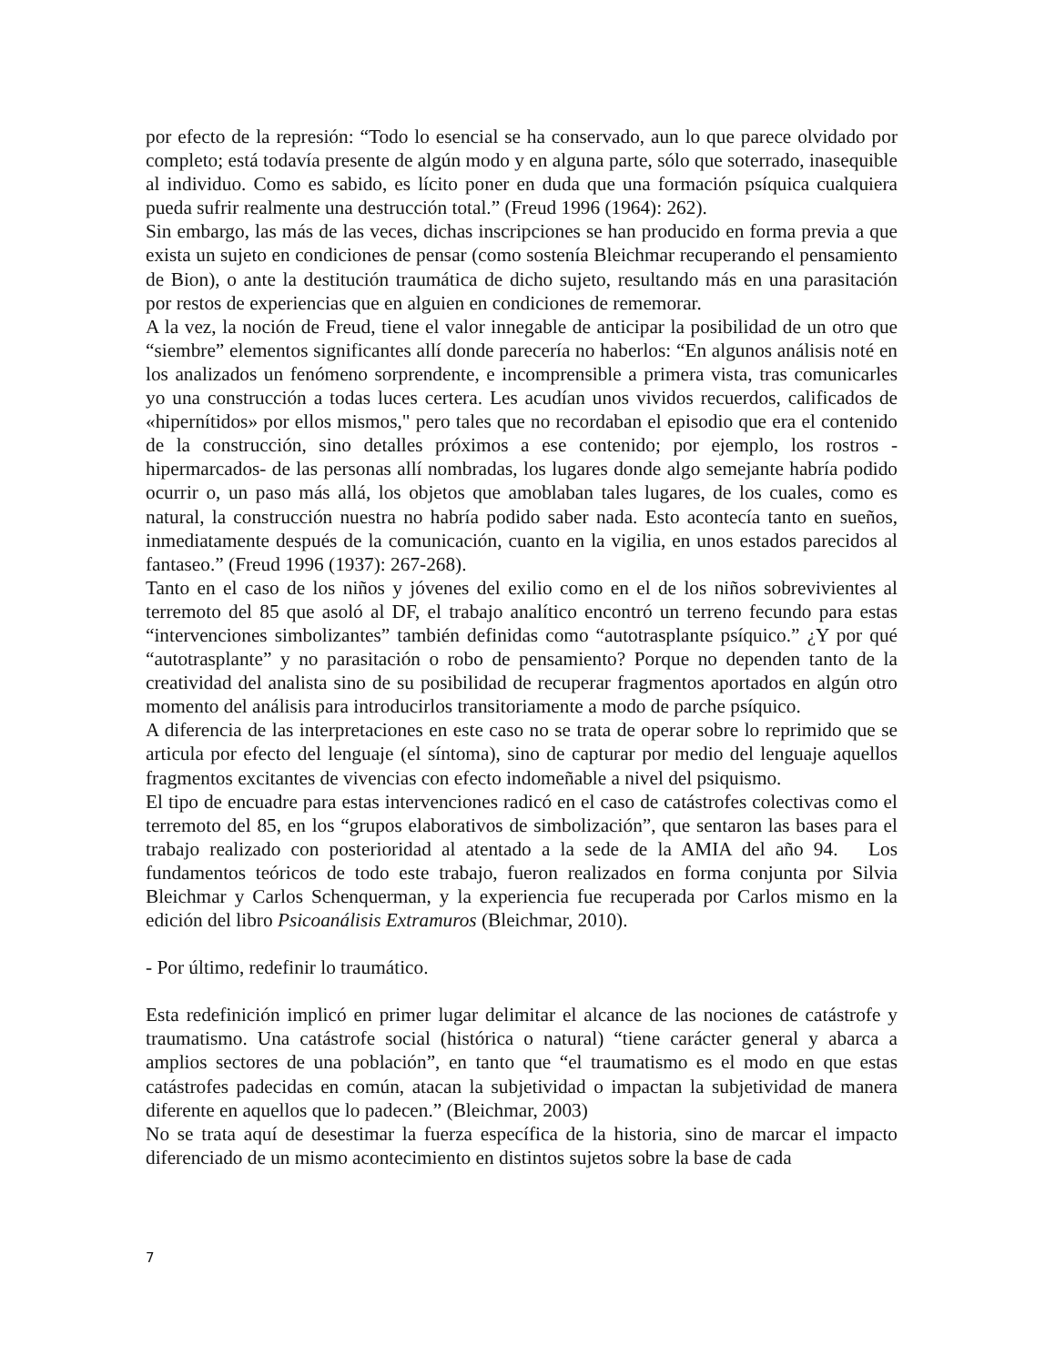por efecto de la represión: “Todo lo esencial se ha conservado, aun lo que parece olvidado por completo; está todavía presente de algún modo y en alguna parte, sólo que soterrado, inasequible al individuo. Como es sabido, es lícito poner en duda que una formación psíquica cualquiera pueda sufrir realmente una destrucción total.” (Freud 1996 (1964): 262).
Sin embargo, las más de las veces, dichas inscripciones se han producido en forma previa a que exista un sujeto en condiciones de pensar (como sostenía Bleichmar recuperando el pensamiento de Bion), o ante la destitución traumática de dicho sujeto, resultando más en una parasitación por restos de experiencias que en alguien en condiciones de rememorar.
A la vez, la noción de Freud, tiene el valor innegable de anticipar la posibilidad de un otro que “siembre” elementos significantes allí donde parecería no haberlos: “En algunos análisis noté en los analizados un fenómeno sorprendente, e incomprensible a primera vista, tras comunicarles yo una construcción a todas luces certera. Les acudían unos vividos recuerdos, calificados de «hipernítidos» por ellos mismos," pero tales que no recordaban el episodio que era el contenido de la construcción, sino detalles próximos a ese contenido; por ejemplo, los rostros -hipermarcados- de las personas allí nombradas, los lugares donde algo semejante habría podido ocurrir o, un paso más allá, los objetos que amoblaban tales lugares, de los cuales, como es natural, la construcción nuestra no habría podido saber nada. Esto acontecía tanto en sueños, inmediatamente después de la comunicación, cuanto en la vigilia, en unos estados parecidos al fantaseo.” (Freud 1996 (1937): 267-268).
Tanto en el caso de los niños y jóvenes del exilio como en el de los niños sobrevivientes al terremoto del 85 que asoló al DF, el trabajo analítico encontró un terreno fecundo para estas “intervenciones simbolizantes” también definidas como “autotrasplante psíquico.” ¿Y por qué “autotrasplante” y no parasitación o robo de pensamiento? Porque no dependen tanto de la creatividad del analista sino de su posibilidad de recuperar fragmentos aportados en algún otro momento del análisis para introducirlos transitoriamente a modo de parche psíquico.
A diferencia de las interpretaciones en este caso no se trata de operar sobre lo reprimido que se articula por efecto del lenguaje (el síntoma), sino de capturar por medio del lenguaje aquellos fragmentos excitantes de vivencias con efecto indomeñable a nivel del psiquismo.
El tipo de encuadre para estas intervenciones radicó en el caso de catástrofes colectivas como el terremoto del 85, en los “grupos elaborativos de simbolización”, que sentaron las bases para el trabajo realizado con posterioridad al atentado a la sede de la AMIA del año 94. Los fundamentos teóricos de todo este trabajo, fueron realizados en forma conjunta por Silvia Bleichmar y Carlos Schenquerman, y la experiencia fue recuperada por Carlos mismo en la edición del libro Psicoanálisis Extramuros (Bleichmar, 2010).
- Por último, redefinir lo traumático.
Esta redefinición implicó en primer lugar delimitar el alcance de las nociones de catástrofe y traumatismo. Una catástrofe social (histórica o natural) “tiene carácter general y abarca a amplios sectores de una población”, en tanto que “el traumatismo es el modo en que estas catástrofes padecidas en común, atacan la subjetividad o impactan la subjetividad de manera diferente en aquellos que lo padecen.” (Bleichmar, 2003)
No se trata aquí de desestimar la fuerza específica de la historia, sino de marcar el impacto diferenciado de un mismo acontecimiento en distintos sujetos sobre la base de cada
7